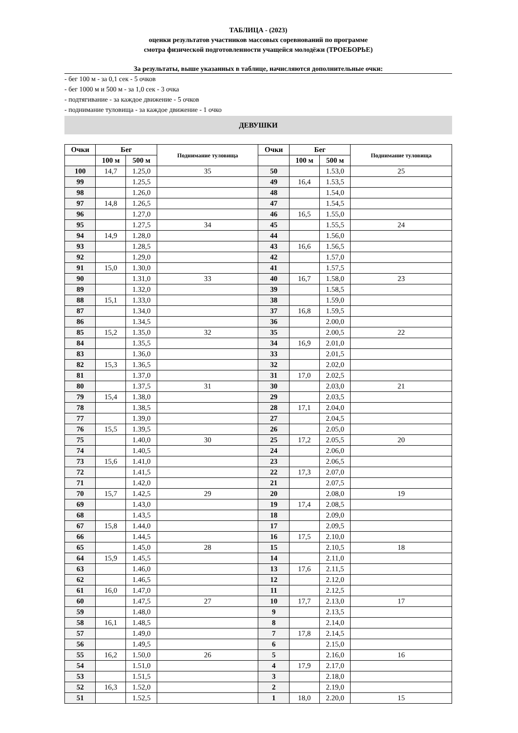ТАБЛИЦА - (2023)
оценки результатов участников массовых соревнований по программе
смотра физической подготовленности учащейся молодёжи (ТРОЕБОРЬЕ)
За результаты, выше указанных в таблице, начисляются дополнительные очки:
- бег 100 м - за 0,1 сек - 5 очков
- бег 1000 м и 500 м - за 1,0 сек - 3 очка
- подтягивание - за каждое движение - 5 очков
- поднимание туловища - за каждое движение - 1 очко
ДЕВУШКИ
| Очки | Бег | | Поднимание туловища | Очки | Бег | | Поднимание туловища |
| --- | --- | --- | --- | --- | --- | --- | --- |
| | 100 м | 500 м | | | 100 м | 500 м | |
| 100 | 14,7 | 1.25,0 | 35 | 50 | | 1.53,0 | 25 |
| 99 | | 1.25,5 | | 49 | 16,4 | 1.53,5 | |
| 98 | | 1.26,0 | | 48 | | 1.54,0 | |
| 97 | 14,8 | 1.26,5 | | 47 | | 1.54,5 | |
| 96 | | 1.27,0 | | 46 | 16,5 | 1.55,0 | |
| 95 | | 1.27,5 | 34 | 45 | | 1.55,5 | 24 |
| 94 | 14,9 | 1.28,0 | | 44 | | 1.56,0 | |
| 93 | | 1.28,5 | | 43 | 16,6 | 1.56,5 | |
| 92 | | 1.29,0 | | 42 | | 1.57,0 | |
| 91 | 15,0 | 1.30,0 | | 41 | | 1.57,5 | |
| 90 | | 1.31,0 | 33 | 40 | 16,7 | 1.58,0 | 23 |
| 89 | | 1.32,0 | | 39 | | 1.58,5 | |
| 88 | 15,1 | 1.33,0 | | 38 | | 1.59,0 | |
| 87 | | 1.34,0 | | 37 | 16,8 | 1.59,5 | |
| 86 | | 1.34,5 | | 36 | | 2.00,0 | |
| 85 | 15,2 | 1.35,0 | 32 | 35 | | 2.00,5 | 22 |
| 84 | | 1.35,5 | | 34 | 16,9 | 2.01,0 | |
| 83 | | 1.36,0 | | 33 | | 2.01,5 | |
| 82 | 15,3 | 1.36,5 | | 32 | | 2.02,0 | |
| 81 | | 1.37,0 | | 31 | 17,0 | 2.02,5 | |
| 80 | | 1.37,5 | 31 | 30 | | 2.03,0 | 21 |
| 79 | 15,4 | 1.38,0 | | 29 | | 2.03,5 | |
| 78 | | 1.38,5 | | 28 | 17,1 | 2.04,0 | |
| 77 | | 1.39,0 | | 27 | | 2.04,5 | |
| 76 | 15,5 | 1.39,5 | | 26 | | 2.05,0 | |
| 75 | | 1.40,0 | 30 | 25 | 17,2 | 2.05,5 | 20 |
| 74 | | 1.40,5 | | 24 | | 2.06,0 | |
| 73 | 15,6 | 1.41,0 | | 23 | | 2.06,5 | |
| 72 | | 1.41,5 | | 22 | 17,3 | 2.07,0 | |
| 71 | | 1.42,0 | | 21 | | 2.07,5 | |
| 70 | 15,7 | 1.42,5 | 29 | 20 | | 2.08,0 | 19 |
| 69 | | 1.43,0 | | 19 | 17,4 | 2.08,5 | |
| 68 | | 1.43,5 | | 18 | | 2.09,0 | |
| 67 | 15,8 | 1.44,0 | | 17 | | 2.09,5 | |
| 66 | | 1.44,5 | | 16 | 17,5 | 2.10,0 | |
| 65 | | 1.45,0 | 28 | 15 | | 2.10,5 | 18 |
| 64 | 15,9 | 1.45,5 | | 14 | | 2.11,0 | |
| 63 | | 1.46,0 | | 13 | 17,6 | 2.11,5 | |
| 62 | | 1.46,5 | | 12 | | 2.12,0 | |
| 61 | 16,0 | 1.47,0 | | 11 | | 2.12,5 | |
| 60 | | 1.47,5 | 27 | 10 | 17,7 | 2.13,0 | 17 |
| 59 | | 1.48,0 | | 9 | | 2.13,5 | |
| 58 | 16,1 | 1.48,5 | | 8 | | 2.14,0 | |
| 57 | | 1.49,0 | | 7 | 17,8 | 2.14,5 | |
| 56 | | 1.49,5 | | 6 | | 2.15,0 | |
| 55 | 16,2 | 1.50,0 | 26 | 5 | | 2.16,0 | 16 |
| 54 | | 1.51,0 | | 4 | 17,9 | 2.17,0 | |
| 53 | | 1.51,5 | | 3 | | 2.18,0 | |
| 52 | 16,3 | 1.52,0 | | 2 | | 2.19,0 | |
| 51 | | 1.52,5 | | 1 | 18,0 | 2.20,0 | 15 |